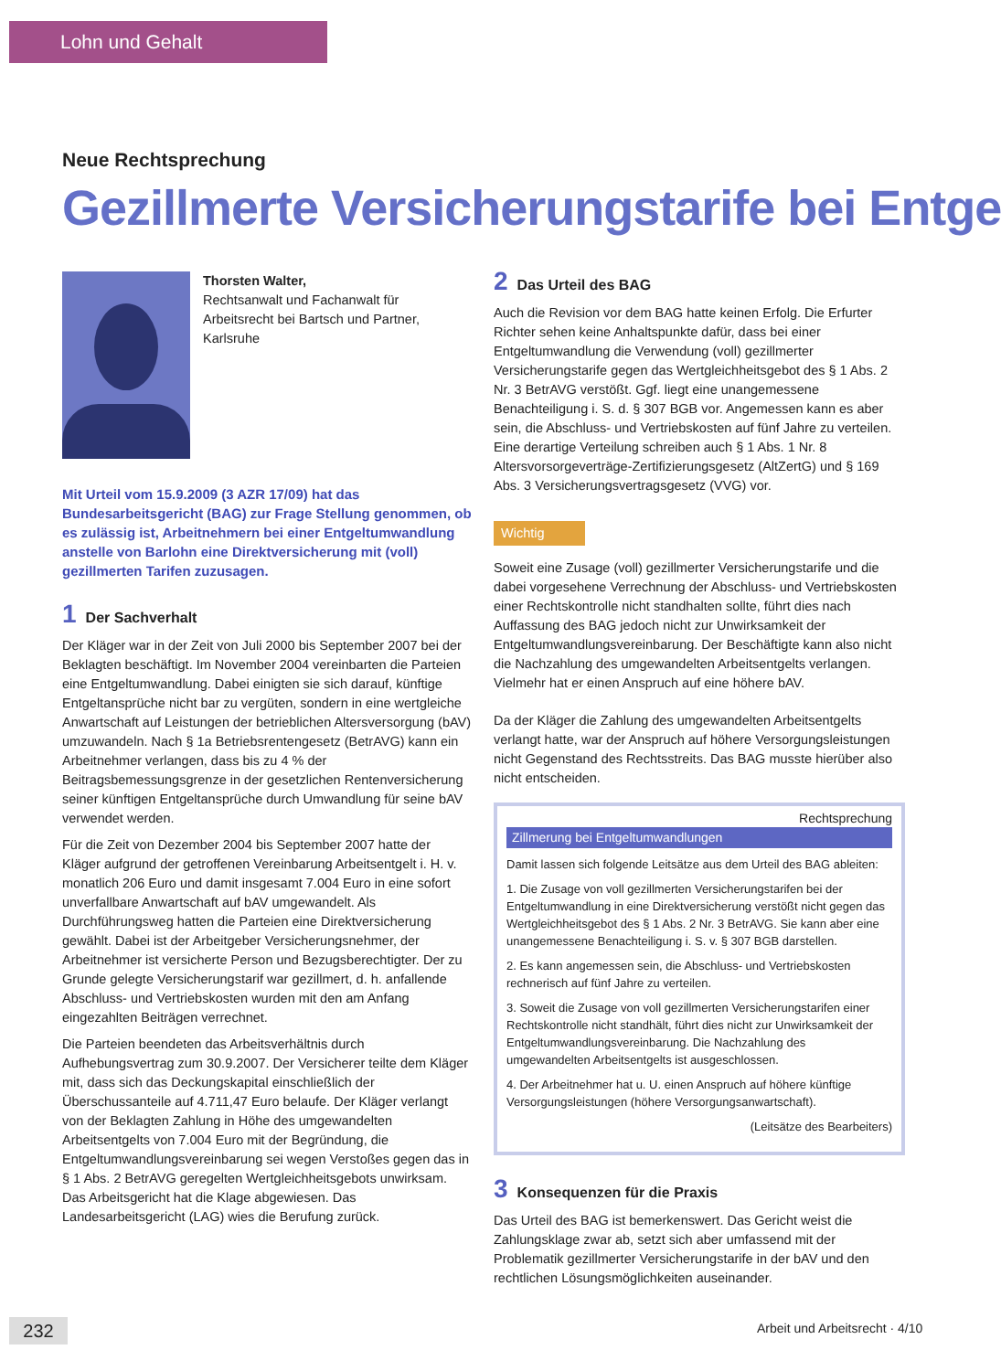Lohn und Gehalt
Neue Rechtsprechung
Gezillmerte Versicherungstarife bei Entge
Thorsten Walter,
Rechtsanwalt und Fachanwalt für Arbeitsrecht bei Bartsch und Partner, Karlsruhe
Mit Urteil vom 15.9.2009 (3 AZR 17/09) hat das Bundesarbeitsgericht (BAG) zur Frage Stellung genommen, ob es zulässig ist, Arbeitnehmern bei einer Entgeltumwandlung anstelle von Barlohn eine Direktversicherung mit (voll) gezillmerten Tarifen zuzusagen.
1 Der Sachverhalt
Der Kläger war in der Zeit von Juli 2000 bis September 2007 bei der Beklagten beschäftigt. Im November 2004 vereinbarten die Parteien eine Entgeltumwandlung. Dabei einigten sie sich darauf, künftige Entgeltansprüche nicht bar zu vergüten, sondern in eine wertgleiche Anwartschaft auf Leistungen der betrieblichen Altersversorgung (bAV) umzuwandeln. Nach § 1a Betriebsrentengesetz (BetrAVG) kann ein Arbeitnehmer verlangen, dass bis zu 4 % der Beitragsbemessungsgrenze in der gesetzlichen Rentenversicherung seiner künftigen Entgeltansprüche durch Umwandlung für seine bAV verwendet werden.
Für die Zeit von Dezember 2004 bis September 2007 hatte der Kläger aufgrund der getroffenen Vereinbarung Arbeitsentgelt i. H. v. monatlich 206 Euro und damit insgesamt 7.004 Euro in eine sofort unverfallbare Anwartschaft auf bAV umgewandelt. Als Durchführungsweg hatten die Parteien eine Direktversicherung gewählt. Dabei ist der Arbeitgeber Versicherungsnehmer, der Arbeitnehmer ist versicherte Person und Bezugsberechtigter. Der zu Grunde gelegte Versicherungstarif war gezillmert, d. h. anfallende Abschluss- und Vertriebskosten wurden mit den am Anfang eingezahlten Beiträgen verrechnet.
Die Parteien beendeten das Arbeitsverhältnis durch Aufhebungsvertrag zum 30.9.2007. Der Versicherer teilte dem Kläger mit, dass sich das Deckungskapital einschließlich der Überschussanteile auf 4.711,47 Euro belaufe. Der Kläger verlangt von der Beklagten Zahlung in Höhe des umgewandelten Arbeitsentgelts von 7.004 Euro mit der Begründung, die Entgeltumwandlungsvereinbarung sei wegen Verstoßes gegen das in § 1 Abs. 2 BetrAVG geregelten Wertgleichheitsgebots unwirksam. Das Arbeitsgericht hat die Klage abgewiesen. Das Landesarbeitsgericht (LAG) wies die Berufung zurück.
2 Das Urteil des BAG
Auch die Revision vor dem BAG hatte keinen Erfolg. Die Erfurter Richter sehen keine Anhaltspunkte dafür, dass bei einer Entgeltumwandlung die Verwendung (voll) gezillmerter Versicherungstarife gegen das Wertgleichheitsgebot des § 1 Abs. 2 Nr. 3 BetrAVG verstößt. Ggf. liegt eine unangemessene Benachteiligung i. S. d. § 307 BGB vor. Angemessen kann es aber sein, die Abschluss- und Vertriebskosten auf fünf Jahre zu verteilen. Eine derartige Verteilung schreiben auch § 1 Abs. 1 Nr. 8 Altersvorsorgeverträge-Zertifizierungsgesetz (AltZertG) und § 169 Abs. 3 Versicherungsvertragsgesetz (VVG) vor.
Wichtig
Soweit eine Zusage (voll) gezillmerter Versicherungstarife und die dabei vorgesehene Verrechnung der Abschluss- und Vertriebskosten einer Rechtskontrolle nicht standhalten sollte, führt dies nach Auffassung des BAG jedoch nicht zur Unwirksamkeit der Entgeltumwandlungsvereinbarung. Der Beschäftigte kann also nicht die Nachzahlung des umgewandelten Arbeitsentgelts verlangen. Vielmehr hat er einen Anspruch auf eine höhere bAV.
Da der Kläger die Zahlung des umgewandelten Arbeitsentgelts verlangt hatte, war der Anspruch auf höhere Versorgungsleistungen nicht Gegenstand des Rechtsstreits. Das BAG musste hierüber also nicht entscheiden.
Rechtsprechung
Zillmerung bei Entgeltumwandlungen
Damit lassen sich folgende Leitsätze aus dem Urteil des BAG ableiten:
1. Die Zusage von voll gezillmerten Versicherungstarifen bei der Entgeltumwandlung in eine Direktversicherung verstößt nicht gegen das Wertgleichheitsgebot des § 1 Abs. 2 Nr. 3 BetrAVG. Sie kann aber eine unangemessene Benachteiligung i. S. v. § 307 BGB darstellen.
2. Es kann angemessen sein, die Abschluss- und Vertriebskosten rechnerisch auf fünf Jahre zu verteilen.
3. Soweit die Zusage von voll gezillmerten Versicherungstarifen einer Rechtskontrolle nicht standhält, führt dies nicht zur Unwirksamkeit der Entgeltumwandlungsvereinbarung. Die Nachzahlung des umgewandelten Arbeitsentgelts ist ausgeschlossen.
4. Der Arbeitnehmer hat u. U. einen Anspruch auf höhere künftige Versorgungsleistungen (höhere Versorgungsanwartschaft).
(Leitsätze des Bearbeiters)
3 Konsequenzen für die Praxis
Das Urteil des BAG ist bemerkenswert. Das Gericht weist die Zahlungsklage zwar ab, setzt sich aber umfassend mit der Problematik gezillmerter Versicherungstarife in der bAV und den rechtlichen Lösungsmöglichkeiten auseinander.
232 Arbeit und Arbeitsrecht · 4/10